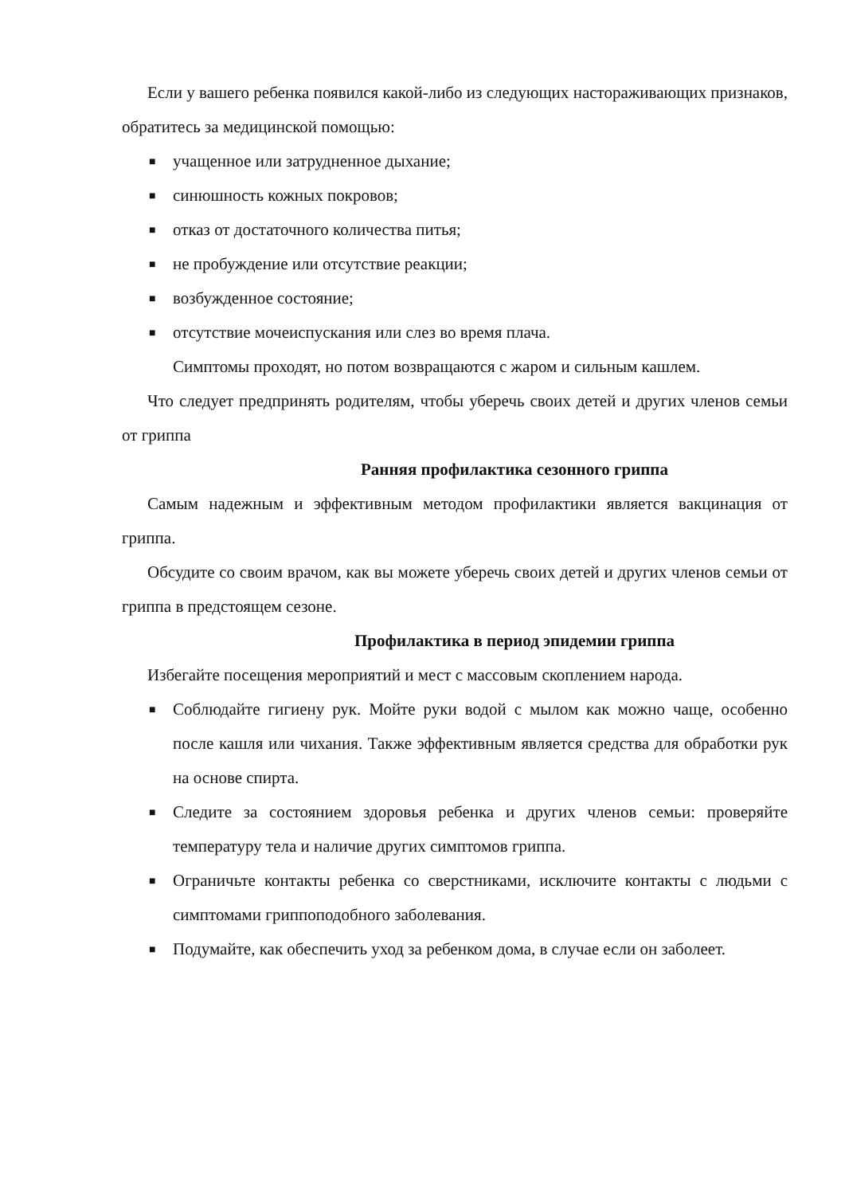Если у вашего ребенка появился какой-либо из следующих настораживающих признаков, обратитесь за медицинской помощью:
■ учащенное или затрудненное дыхание;
■ синюшность кожных покровов;
■ отказ от достаточного количества питья;
■ не пробуждение или отсутствие реакции;
■ возбужденное состояние;
■ отсутствие мочеиспускания или слез во время плача.
Симптомы проходят, но потом возвращаются с жаром и сильным кашлем.
Что следует предпринять родителям, чтобы уберечь своих детей и других членов семьи от гриппа
Ранняя профилактика сезонного гриппа
Самым надежным и эффективным методом профилактики является вакцинация от гриппа.
Обсудите со своим врачом, как вы можете уберечь своих детей и других членов семьи от гриппа в предстоящем сезоне.
Профилактика в период эпидемии гриппа
Избегайте посещения мероприятий и мест с массовым скоплением народа.
■ Соблюдайте гигиену рук. Мойте руки водой с мылом как можно чаще, особенно после кашля или чихания. Также эффективным является средства для обработки рук на основе спирта.
■ Следите за состоянием здоровья ребенка и других членов семьи: проверяйте температуру тела и наличие других симптомов гриппа.
■ Ограничьте контакты ребенка со сверстниками, исключите контакты с людьми с симптомами гриппоподобного заболевания.
■ Подумайте, как обеспечить уход за ребенком дома, в случае если он заболеет.